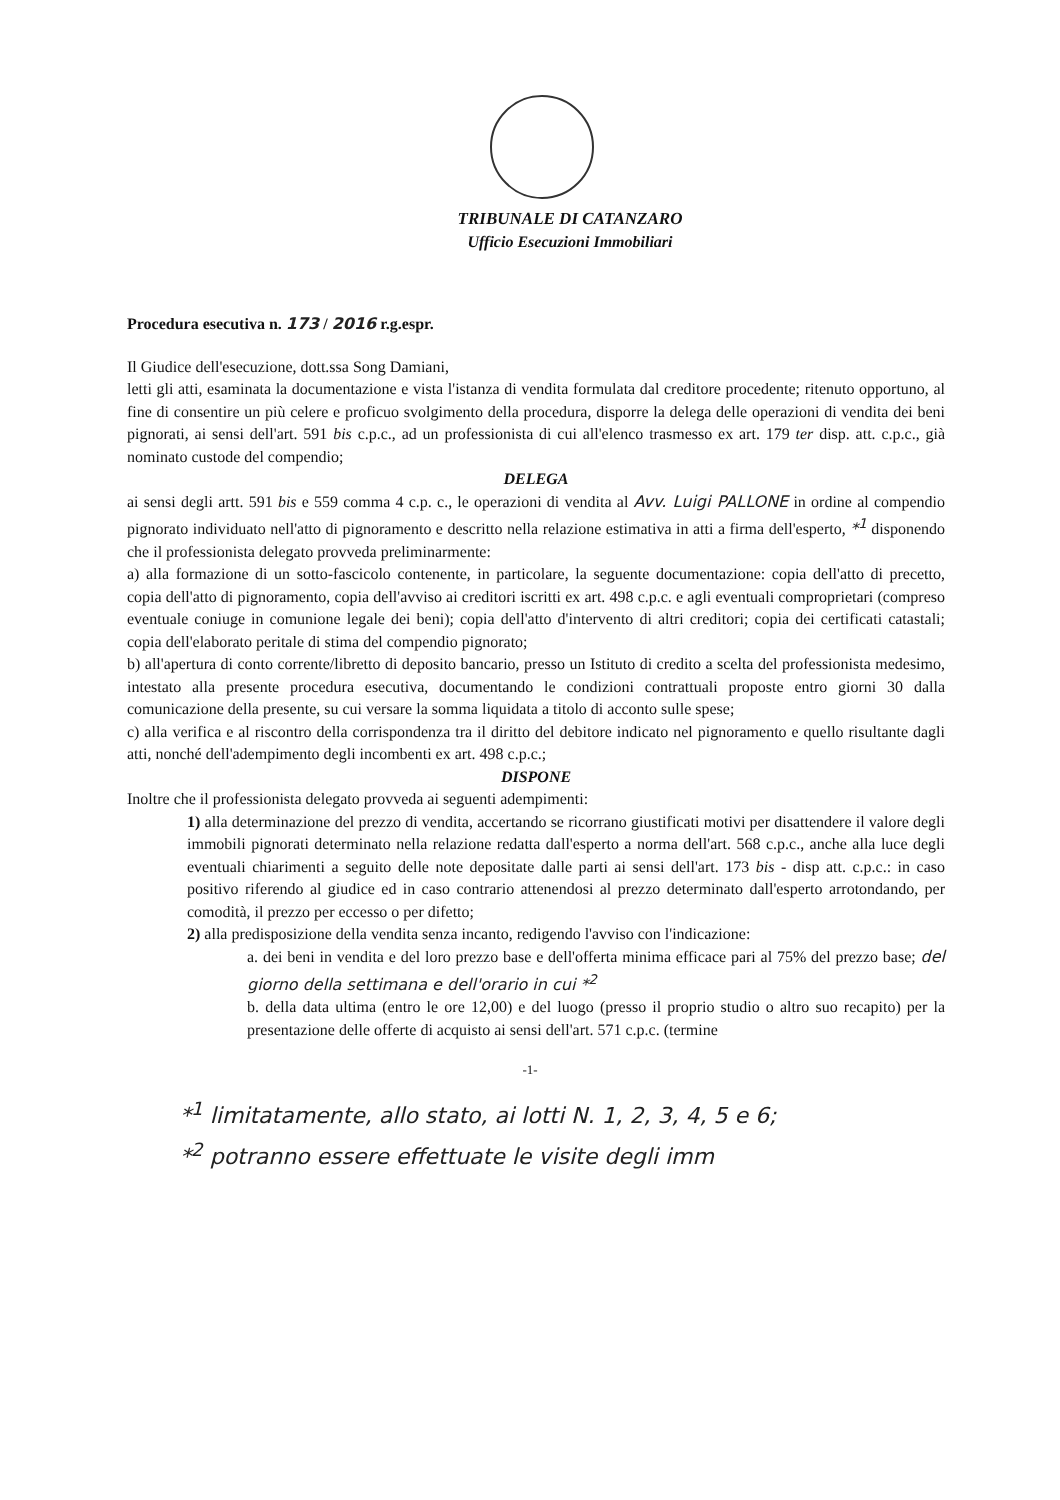TRIBUNALE DI CATANZARO
Ufficio Esecuzioni Immobiliari
Procedura esecutiva n. 173 / 2016 r.g.espr.
Il Giudice dell'esecuzione, dott.ssa Song Damiani,
letti gli atti, esaminata la documentazione e vista l'istanza di vendita formulata dal creditore procedente; ritenuto opportuno, al fine di consentire un più celere e proficuo svolgimento della procedura, disporre la delega delle operazioni di vendita dei beni pignorati, ai sensi dell'art. 591 bis c.p.c., ad un professionista di cui all'elenco trasmesso ex art. 179 ter disp. att. c.p.c., già nominato custode del compendio;
DELEGA
ai sensi degli artt. 591 bis e 559 comma 4 c.p. c., le operazioni di vendita al Avv. Luigi PALLONE in ordine al compendio pignorato individuato nell'atto di pignoramento e descritto nella relazione estimativa in atti a firma dell'esperto, *<sup>1</sup> disponendo che il professionista delegato provveda preliminarmente:
a) alla formazione di un sotto-fascicolo contenente, in particolare, la seguente documentazione: copia dell'atto di precetto, copia dell'atto di pignoramento, copia dell'avviso ai creditori iscritti ex art. 498 c.p.c. e agli eventuali comproprietari (compreso eventuale coniuge in comunione legale dei beni); copia dell'atto d'intervento di altri creditori; copia dei certificati catastali; copia dell'elaborato peritale di stima del compendio pignorato;
b) all'apertura di conto corrente/libretto di deposito bancario, presso un Istituto di credito a scelta del professionista medesimo, intestato alla presente procedura esecutiva, documentando le condizioni contrattuali proposte entro giorni 30 dalla comunicazione della presente, su cui versare la somma liquidata a titolo di acconto sulle spese;
c) alla verifica e al riscontro della corrispondenza tra il diritto del debitore indicato nel pignoramento e quello risultante dagli atti, nonché dell'adempimento degli incombenti ex art. 498 c.p.c.;
DISPONE
Inoltre che il professionista delegato provveda ai seguenti adempimenti:
1) alla determinazione del prezzo di vendita, accertando se ricorrano giustificati motivi per disattendere il valore degli immobili pignorati determinato nella relazione redatta dall'esperto a norma dell'art. 568 c.p.c., anche alla luce degli eventuali chiarimenti a seguito delle note depositate dalle parti ai sensi dell'art. 173 bis - disp att. c.p.c.: in caso positivo riferendo al giudice ed in caso contrario attenendosi al prezzo determinato dall'esperto arrotondando, per comodità, il prezzo per eccesso o per difetto;
2) alla predisposizione della vendita senza incanto, redigendo l'avviso con l'indicazione:
a. dei beni in vendita e del loro prezzo base e dell'offerta minima efficace pari al 75% del prezzo base; del giorno della settimana e dell'orario in cui *<sup>2</sup>
b. della data ultima (entro le ore 12,00) e del luogo (presso il proprio studio o altro suo recapito) per la presentazione delle offerte di acquisto ai sensi dell'art. 571 c.p.c. (termine
-1-
*<sup>1</sup> limitatamente, allo stato, ai lotti N. 1, 2, 3, 4, 5 e 6;
*<sup>2</sup> potranno essere effettuate le visite degli imm